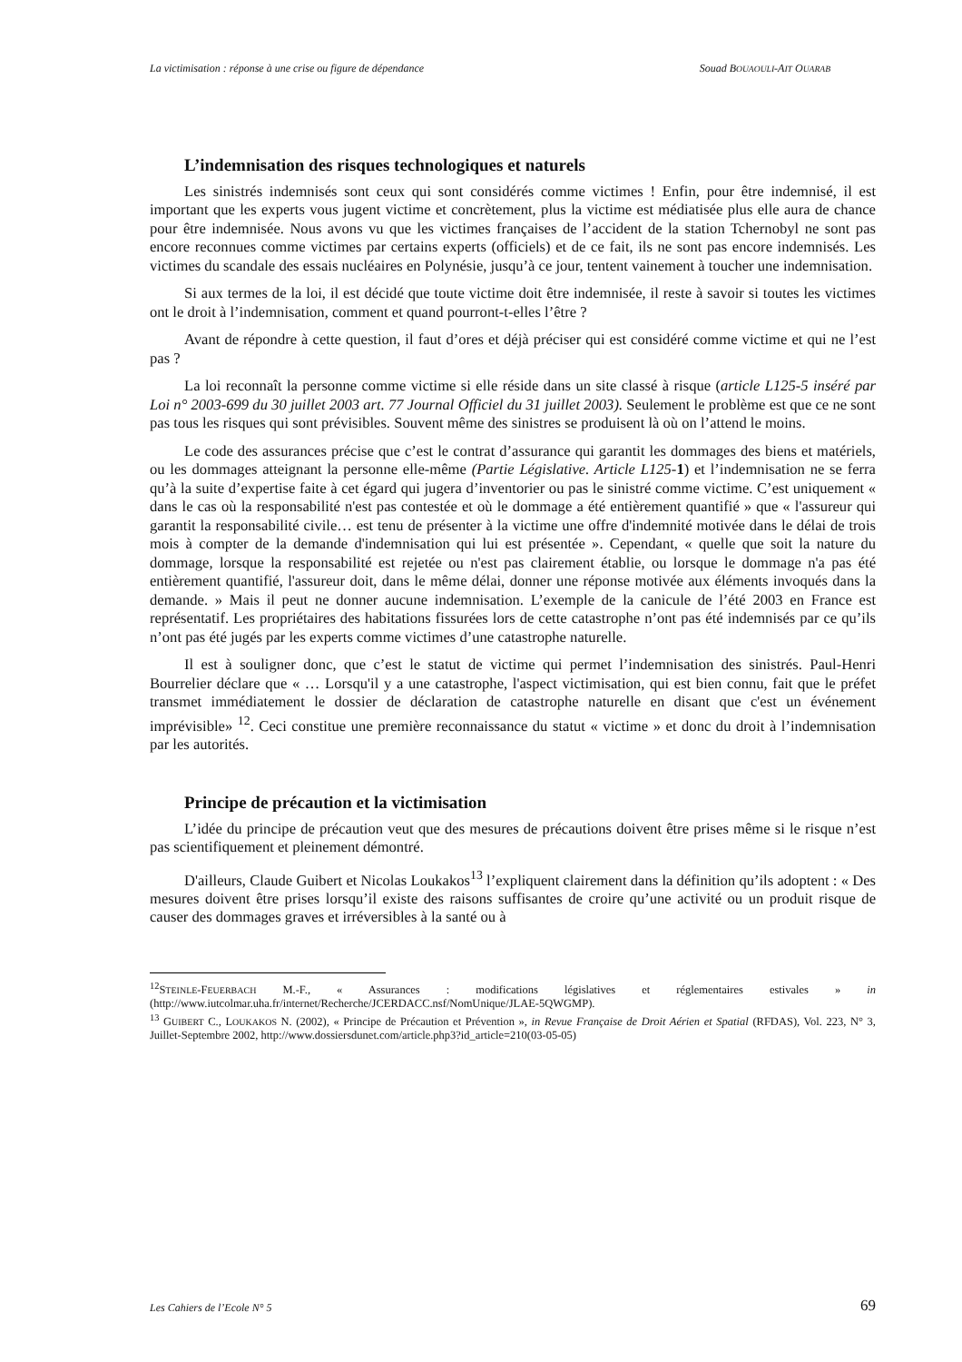La victimisation : réponse à une crise ou figure de dépendance Souad BOUAOULI-AIT OUARAB
L’indemnisation des risques technologiques et naturels
Les sinistrés indemnisés sont ceux qui sont considérés comme victimes ! Enfin, pour être indemnisé, il est important que les experts vous jugent victime et concrètement, plus la victime est médiatisée plus elle aura de chance pour être indemnisée. Nous avons vu que les victimes françaises de l’accident de la station Tchernobyl ne sont pas encore reconnues comme victimes par certains experts (officiels) et de ce fait, ils ne sont pas encore indemnisés. Les victimes du scandale des essais nucléaires en Polynésie, jusqu’à ce jour, tentent vainement à toucher une indemnisation.
Si aux termes de la loi, il est décidé que toute victime doit être indemnisée, il reste à savoir si toutes les victimes ont le droit à l’indemnisation, comment et quand pourront-t-elles l’être ?
Avant de répondre à cette question, il faut d’ores et déjà préciser qui est considéré comme victime et qui ne l’est pas ?
La loi reconnaît la personne comme victime si elle réside dans un site classé à risque (article L125-5 inséré par Loi n° 2003-699 du 30 juillet 2003 art. 77 Journal Officiel du 31 juillet 2003). Seulement le problème est que ce ne sont pas tous les risques qui sont prévisibles. Souvent même des sinistres se produisent là où on l’attend le moins.
Le code des assurances précise que c’est le contrat d’assurance qui garantit les dommages des biens et matériels, ou les dommages atteignant la personne elle-même (Partie Législative. Article L125-1) et l’indemnisation ne se ferra qu’à la suite d’expertise faite à cet égard qui jugera d’inventorier ou pas le sinistré comme victime. C’est uniquement « dans le cas où la responsabilité n'est pas contestée et où le dommage a été entièrement quantifié » que « l'assureur qui garantit la responsabilité civile… est tenu de présenter à la victime une offre d'indemnité motivée dans le délai de trois mois à compter de la demande d'indemnisation qui lui est présentée ». Cependant, « quelle que soit la nature du dommage, lorsque la responsabilité est rejetée ou n'est pas clairement établie, ou lorsque le dommage n'a pas été entièrement quantifié, l'assureur doit, dans le même délai, donner une réponse motivée aux éléments invoqués dans la demande. » Mais il peut ne donner aucune indemnisation. L’exemple de la canicule de l’été 2003 en France est représentatif. Les propriétaires des habitations fissurées lors de cette catastrophe n’ont pas été indemnisés par ce qu’ils n’ont pas été jugés par les experts comme victimes d’une catastrophe naturelle.
Il est à souligner donc, que c’est le statut de victime qui permet l’indemnisation des sinistrés. Paul-Henri Bourrelier déclare que « … Lorsqu'il y a une catastrophe, l'aspect victimisation, qui est bien connu, fait que le préfet transmet immédiatement le dossier de déclaration de catastrophe naturelle en disant que c'est un événement imprévisible» <sup>12</sup>. Ceci constitue une première reconnaissance du statut « victime » et donc du droit à l’indemnisation par les autorités.
Principe de précaution et la victimisation
L’idée du principe de précaution veut que des mesures de précautions doivent être prises même si le risque n’est pas scientifiquement et pleinement démontré.
D'ailleurs, Claude Guibert et Nicolas Loukakos<sup>13</sup> l’expliquent clairement dans la définition qu’ils adoptent : « Des mesures doivent être prises lorsqu’il existe des raisons suffisantes de croire qu’une activité ou un produit risque de causer des dommages graves et irréversibles à la santé ou à
<sup>12</sup> STEINLE-FEUERBACH M.-F., « Assurances : modifications législatives et réglementaires estivales » in (http://www.iutcolmar.uha.fr/internet/Recherche/JCERDACC.nsf/NomUnique/JLAE-5QWGMP).
<sup>13</sup> GUIBERT C., LOUKAKOS N. (2002), « Principe de Précaution et Prévention », in Revue Française de Droit Aérien et Spatial (RFDAS), Vol. 223, N° 3, Juillet-Septembre 2002, http://www.dossiersdunet.com/article.php3?id_article=210(03-05-05)
Les Cahiers de l’Ecole N° 5 69